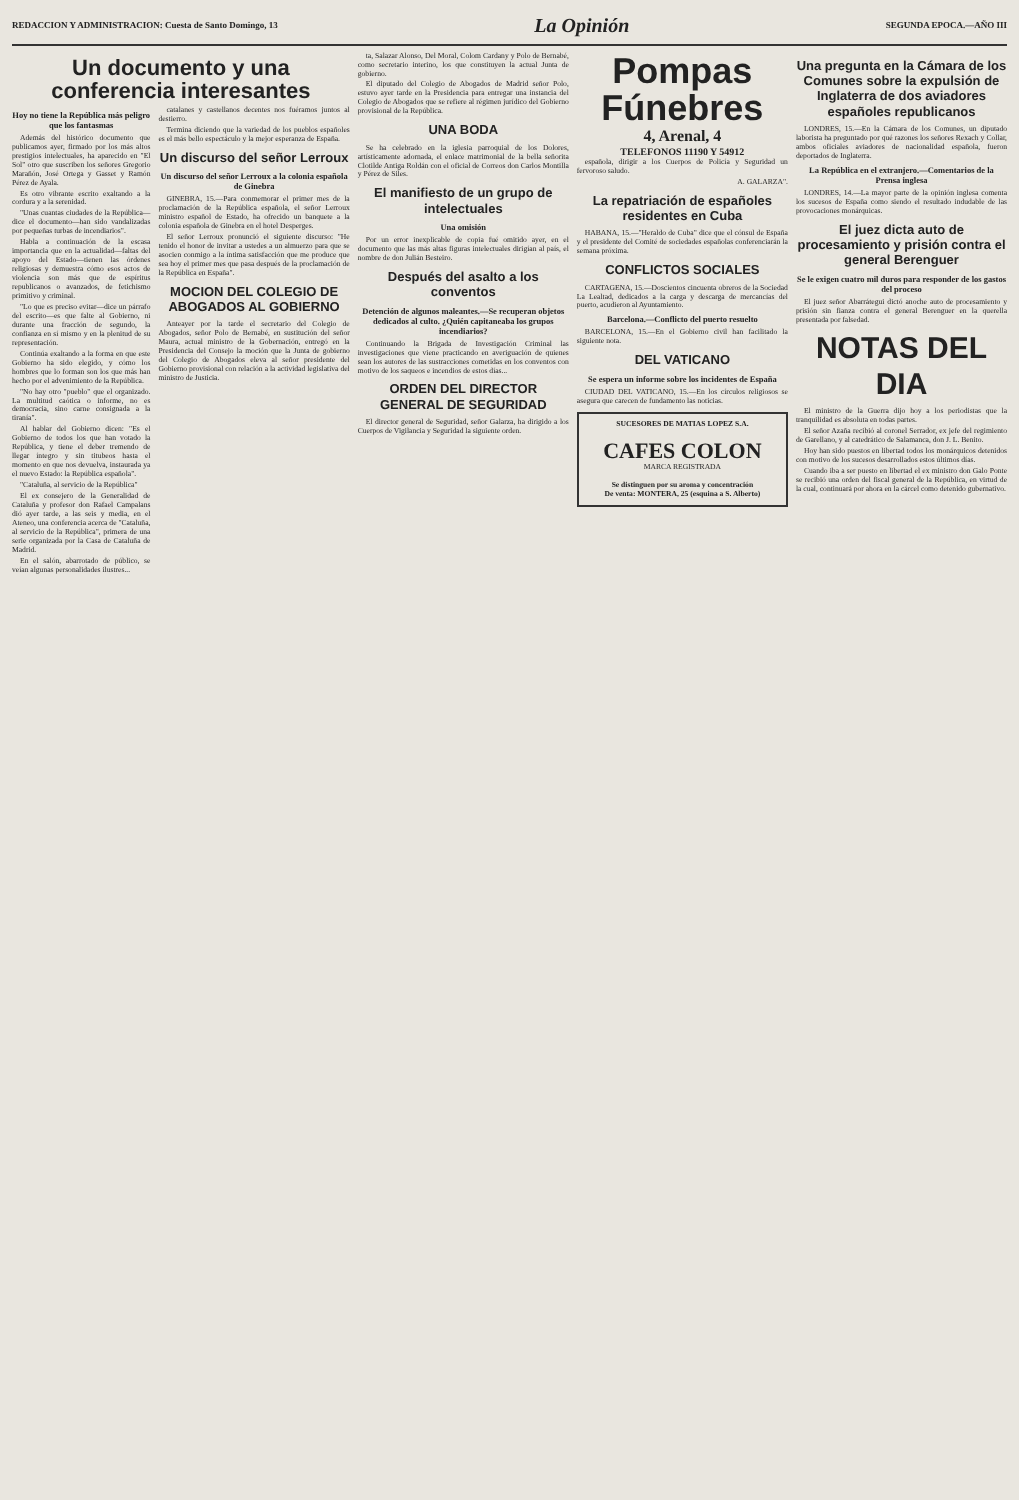REDACCION Y ADMINISTRACION: Cuesta de Santo Domingo, 13 La Opinión SEGUNDA EPOCA.—AÑO III
Un documento y una conferencia interesantes
Hoy no tiene la República más peligro que los fantasmas
Además del histórico documento que publicamos ayer, firmado por los más altos prestigios intelectuales, ha aparecido en "El Sol" otro que suscriben los señores Gregorio Marañón, José Ortega y Gasset y Ramón Pérez de Ayala.
Es otro vibrante escrito exaltando a la cordura y a la serenidad.
"Unas cuantas ciudades de la República—dice el documento—han sido vandalizadas por pequeñas turbas de incendiarios".
Habla a continuación de la escasa importancia que en la actualidad—faltas del apoyo del Estado—tienen las órdenes religiosas y demuestra cómo esos actos de violencia son más que de espíritus republicanos o avanzados, de fetichismo primitivo y criminal.
"Lo que es preciso evitar—dice un párrafo del escrito—es que falte al Gobierno, ni durante una fracción de segundo, la confianza en sí mismo y en la plenitud de su representación.
Continúa exaltando a la forma en que este Gobierno ha sido elegido, y cómo los hombres que lo forman son los que más han hecho por el advenimiento de la República.
"No hay otro "pueblo" que el organizado. La multitud caótica o informe, no es democracia, sino carne consignada a la tiranía".
Al hablar del Gobierno dicen: "Es el Gobierno de todos los que han votado la República, y tiene el deber tremendo de llegar íntegro y sin titubeos hasta el momento en que nos devuelva, instaurada ya el nuevo Estado: la República española".
"Cataluña, al servicio de la República"
El ex consejero de la Generalidad de Cataluña y profesor don Rafael Campalans dió ayer tarde, a las seis y media, en el Ateneo, una conferencia acerca de "Cataluña, al servicio de la República", primera de una serie organizada por la Casa de Cataluña de Madrid.
En el salón, abarrotado de público, se veían algunas personalidades ilustres...
catalanes y castellanos decentes nos fuéramos juntos al destierro.
Termina diciendo que la variedad de los pueblos españoles es el más bello espectáculo y la mejor esperanza de España.
Un discurso del señor Lerroux
Un discurso del señor Lerroux a la colonia española de Ginebra
GINEBRA, 15.—Para conmemorar el primer mes de la proclamación de la República española, el señor Lerroux ministro español de Estado, ha ofrecido un banquete a la colonia española de Ginebra en el hotel Desperges.
El señor Lerroux pronunció el siguiente discurso: "He tenido el honor de invitar a ustedes a un almuerzo para que se asocien conmigo a la íntima satisfacción que me produce que sea hoy el primer mes que pasa después de la proclamación de la República en España".
MOCION DEL COLEGIO DE ABOGADOS AL GOBIERNO
Anteayer por la tarde el secretario del Colegio de Abogados, señor Polo de Bernabé, en sustitución del señor Maura, actual ministro de la Gobernación, entregó en la Presidencia del Consejo la moción que la Junta de gobierno del Colegio de Abogados eleva al señor presidente del Gobierno provisional con relación a la actividad legislativa del ministro de Justicia.
ta, Salazar Alonso, Del Moral, Colom Cardany y Polo de Bernabé, como secretario interino, los que constituyen la actual Junta de gobierno.
El diputado del Colegio de Abogados de Madrid señor Polo, estuvo ayer tarde en la Presidencia para entregar una instancia del Colegio de Abogados que se refiere al régimen jurídico del Gobierno provisional de la República.
UNA BODA
Se ha celebrado en la iglesia parroquial de los Dolores, artísticamente adornada, el enlace matrimonial de la bella señorita Clotilde Antiga Roldán con el oficial de Correos don Carlos Montilla y Pérez de Siles.
El manifiesto de un grupo de intelectuales
Una omisión
Por un error inexplicable de copia fué omitido ayer, en el documento que las más altas figuras intelectuales dirigían al país, el nombre de don Julián Besteiro.
Después del asalto a los conventos
Detención de algunos maleantes.—Se recuperan objetos dedicados al culto. ¿Quién capitaneaba los grupos incendiarios?
Continuando la Brigada de Investigación Criminal las investigaciones que viene practicando en averiguación de quienes sean los autores de las sustracciones cometidas en los conventos con motivo de los saqueos e incendios de estos días...
ORDEN DEL DIRECTOR GENERAL DE SEGURIDAD
El director general de Seguridad, señor Galarza, ha dirigido a los Cuerpos de Vigilancia y Seguridad la siguiente orden.
Pompas Fúnebres
4, Arenal, 4
TELEFONOS 11190 Y 54912
española, dirigir a los Cuerpos de Policía y Seguridad un fervoroso saludo.
A. GALARZA".
La repatriación de españoles residentes en Cuba
HABANA, 15.—"Heraldo de Cuba" dice que el cónsul de España y el presidente del Comité de sociedades españolas conferenciarán la semana próxima.
CONFLICTOS SOCIALES
CARTAGENA, 15.—Doscientos cincuenta obreros de la Sociedad La Lealtad, dedicados a la carga y descarga de mercancías del puerto, acudieron al Ayuntamiento.
Barcelona.—Conflicto del puerto resuelto
BARCELONA, 15.—En el Gobierno civil han facilitado la siguiente nota.
DEL VATICANO
Se espera un informe sobre los incidentes de España
CIUDAD DEL VATICANO, 15.—En los círculos religiosos se asegura que carecen de fundamento las noticias.
SUCESORES DE MATIAS LOPEZ S.A.
CAFES COLON
MARCA REGISTRADA
Se distinguen por su aroma y concentración
De venta: MONTERA, 25 (esquina a S. Alberto)
Una pregunta en la Cámara de los Comunes sobre la expulsión de Inglaterra de dos aviadores españoles republicanos
LONDRES, 15.—En la Cámara de los Comunes, un diputado laborista ha preguntado por qué razones los señores Rexach y Collar, ambos oficiales aviadores de nacionalidad española, fueron deportados de Inglaterra.
La República en el extranjero.—Comentarios de la Prensa inglesa
LONDRES, 14.—La mayor parte de la opinión inglesa comenta los sucesos de España como siendo el resultado indudable de las provocaciones monárquicas.
El juez dicta auto de procesamiento y prisión contra el general Berenguer
Se le exigen cuatro mil duros para responder de los gastos del proceso
El juez señor Abarrátegui dictó anoche auto de procesamiento y prisión sin fianza contra el general Berenguer en la querella presentada por falsedad.
NOTAS DEL DIA
El ministro de la Guerra dijo hoy a los periodistas que la tranquilidad es absoluta en todas partes.
El señor Azaña recibió al coronel Serrador, ex jefe del regimiento de Garellano, y al catedrático de Salamanca, don J. L. Benito.
Hoy han sido puestos en libertad todos los monárquicos detenidos con motivo de los sucesos desarrollados estos últimos días.
Cuando iba a ser puesto en libertad el ex ministro don Galo Ponte se recibió una orden del fiscal general de la República, en virtud de la cual, continuará por ahora en la cárcel como detenido gubernativo.